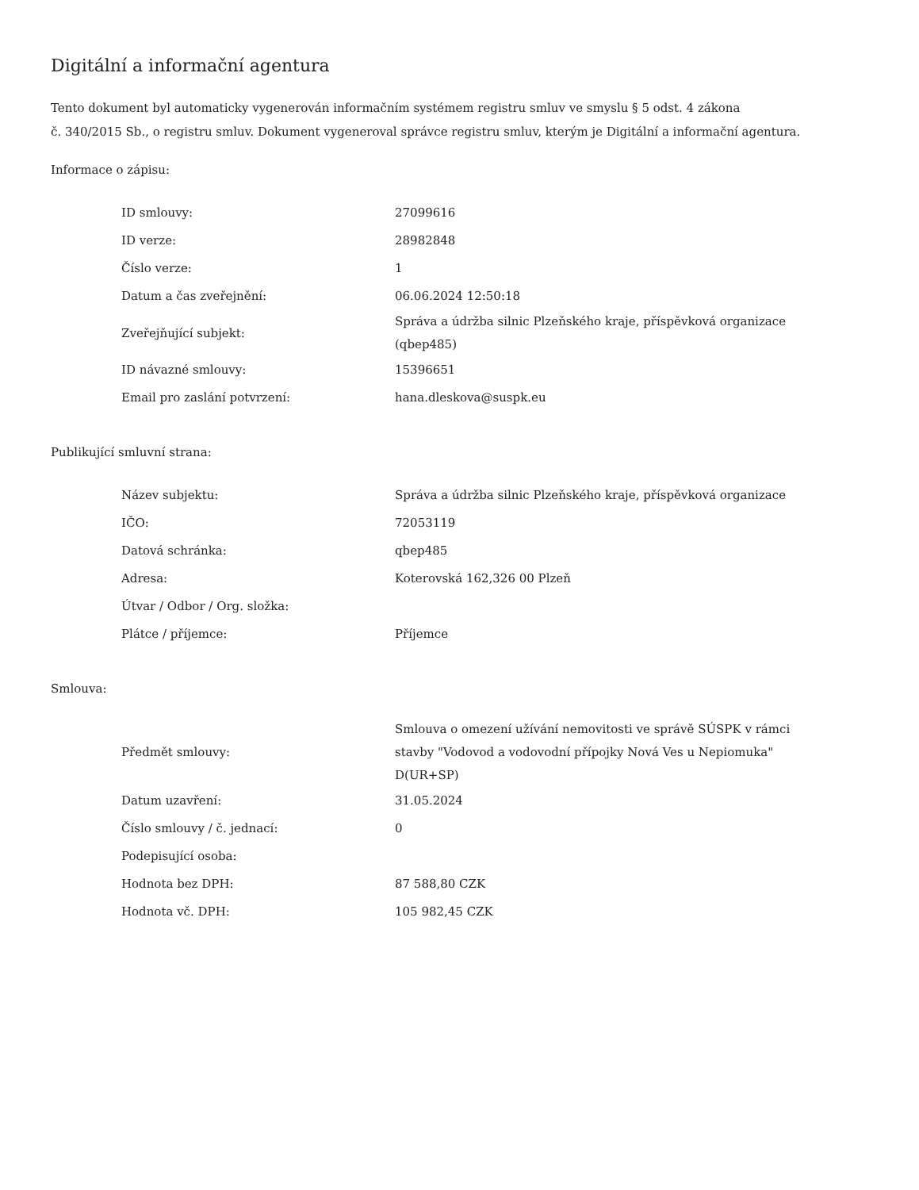Digitální a informační agentura
Tento dokument byl automaticky vygenerován informačním systémem registru smluv ve smyslu § 5 odst. 4 zákona
č. 340/2015 Sb., o registru smluv. Dokument vygeneroval správce registru smluv, kterým je Digitální a informační agentura.
Informace o zápisu:
| ID smlouvy: | 27099616 |
| ID verze: | 28982848 |
| Číslo verze: | 1 |
| Datum a čas zveřejnění: | 06.06.2024 12:50:18 |
| Zveřejňující subjekt: | Správa a údržba silnic Plzeňského kraje, příspěvková organizace (qbep485) |
| ID návazné smlouvy: | 15396651 |
| Email pro zaslání potvrzení: | hana.dleskova@suspk.eu |
Publikující smluvní strana:
| Název subjektu: | Správa a údržba silnic Plzeňského kraje, příspěvková organizace |
| IČO: | 72053119 |
| Datová schránka: | qbep485 |
| Adresa: | Koterovská 162,326 00 Plzeň |
| Útvar / Odbor / Org. složka: | |
| Plátce / příjemce: | Příjemce |
Smlouva:
| Předmět smlouvy: | Smlouva o omezení užívání nemovitosti ve správě SÚSPK v rámci stavby "Vodovod a vodovodní přípojky Nová Ves u Nepiomuka" D(UR+SP) |
| Datum uzavření: | 31.05.2024 |
| Číslo smlouvy / č. jednací: | 0 |
| Podepisující osoba: | |
| Hodnota bez DPH: | 87 588,80 CZK |
| Hodnota vč. DPH: | 105 982,45 CZK |